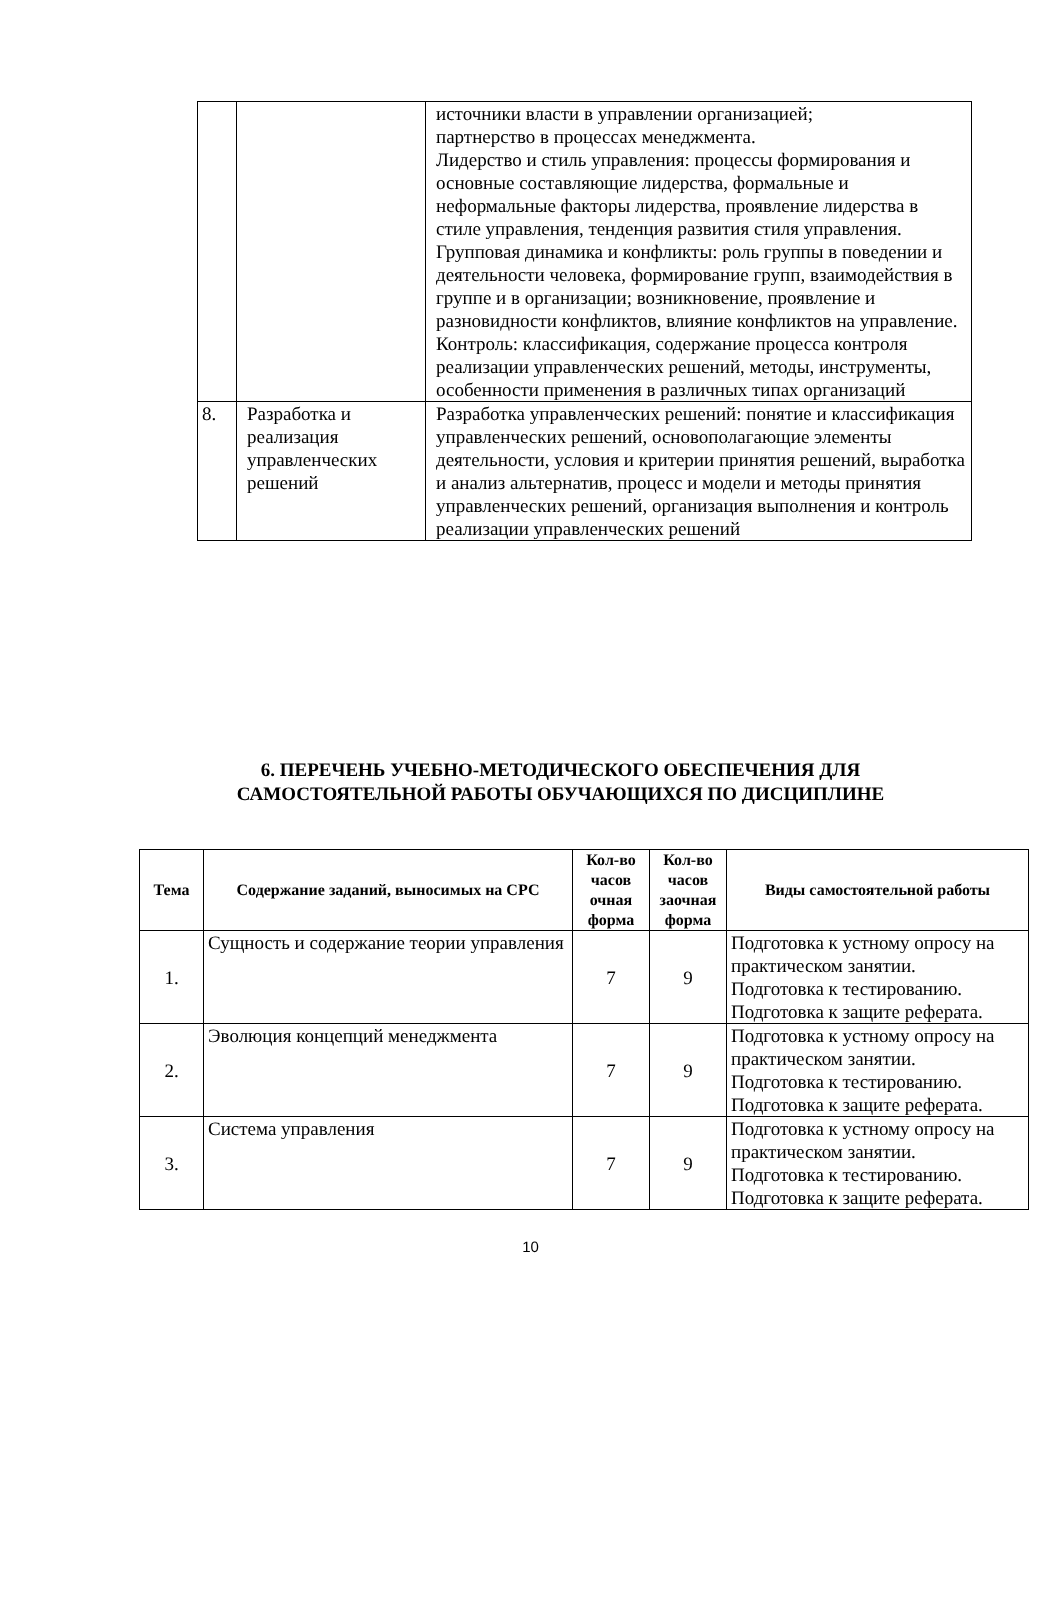| | | источники власти в управлении организацией; партнерство в процессах менеджмента. Лидерство и стиль управления: процессы формирования и основные составляющие лидерства, формальные и неформальные факторы лидерства, проявление лидерства в стиле управления, тенденция развития стиля управления. Групповая динамика и конфликты: роль группы в поведении и деятельности человека, формирование групп, взаимодействия в группе и в организации; возникновение, проявление и разновидности конфликтов, влияние конфликтов на управление. Контроль: классификация, содержание процесса контроля реализации управленческих решений, методы, инструменты, особенности применения в различных типах организаций |
| 8. | Разработка и реализация управленческих решений | Разработка управленческих решений: понятие и классификация управленческих решений, основополагающие элементы деятельности, условия и критерии принятия решений, выработка и анализ альтернатив, процесс и модели и методы принятия управленческих решений, организация выполнения и контроль реализации управленческих решений |
6. ПЕРЕЧЕНЬ УЧЕБНО-МЕТОДИЧЕСКОГО ОБЕСПЕЧЕНИЯ ДЛЯ
САМОСТОЯТЕЛЬНОЙ РАБОТЫ ОБУЧАЮЩИХСЯ ПО ДИСЦИПЛИНЕ
| Тема | Содержание заданий, выносимых на СРС | Кол-во часов очная форма | Кол-во часов заочная форма | Виды самостоятельной работы |
| --- | --- | --- | --- | --- |
| 1. | Сущность и содержание теории управления | 7 | 9 | Подготовка к устному опросу на практическом занятии. Подготовка к тестированию. Подготовка к защите реферата. |
| 2. | Эволюция концепций менеджмента | 7 | 9 | Подготовка к устному опросу на практическом занятии. Подготовка к тестированию. Подготовка к защите реферата. |
| 3. | Система управления | 7 | 9 | Подготовка к устному опросу на практическом занятии. Подготовка к тестированию. Подготовка к защите реферата. |
10